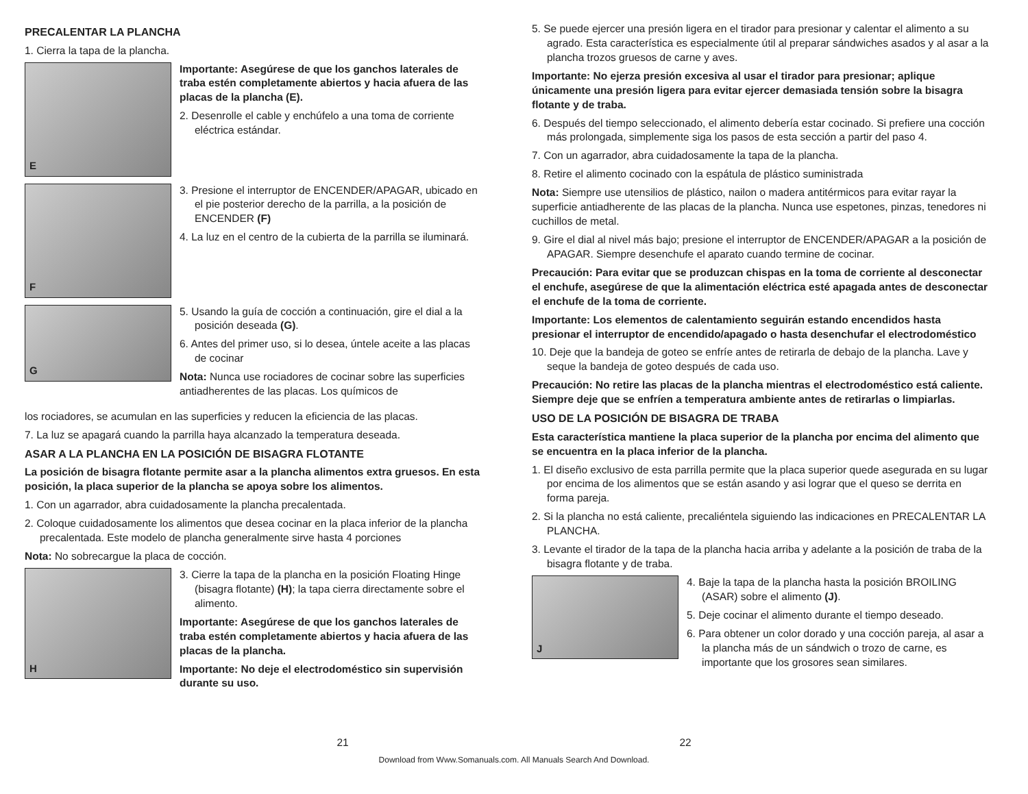PRECALENTAR LA PLANCHA
1. Cierra la tapa de la plancha.
E
Importante: Asegúrese de que los ganchos laterales de traba estén completamente abiertos y hacia afuera de las placas de la plancha (E).
2. Desenrolle el cable y enchúfelo a una toma de corriente eléctrica estándar.
F
3. Presione el interruptor de ENCENDER/APAGAR, ubicado en el pie posterior derecho de la parrilla, a la posición de ENCENDER (F)
4. La luz en el centro de la cubierta de la parrilla se iluminará.
G
5. Usando la guía de cocción a continuación, gire el dial a la posición deseada (G).
6. Antes del primer uso, si lo desea, úntele aceite a las placas de cocinar
Nota: Nunca use rociadores de cocinar sobre las superficies antiadherentes de las placas. Los químicos de
los rociadores, se acumulan en las superficies y reducen la eficiencia de las placas.
7. La luz se apagará cuando la parrilla haya alcanzado la temperatura deseada.
ASAR A LA PLANCHA EN LA POSICIÓN DE BISAGRA FLOTANTE
La posición de bisagra flotante permite asar a la plancha alimentos extra gruesos. En esta posición, la placa superior de la plancha se apoya sobre los alimentos.
1. Con un agarrador, abra cuidadosamente la plancha precalentada.
2. Coloque cuidadosamente los alimentos que desea cocinar en la placa inferior de la plancha precalentada. Este modelo de plancha generalmente sirve hasta 4 porciones
Nota: No sobrecargue la placa de cocción.
H
3. Cierre la tapa de la plancha en la posición Floating Hinge (bisagra flotante) (H); la tapa cierra directamente sobre el alimento.
Importante: Asegúrese de que los ganchos laterales de traba estén completamente abiertos y hacia afuera de las placas de la plancha.
Importante: No deje el electrodoméstico sin supervisión durante su uso.
5. Se puede ejercer una presión ligera en el tirador para presionar y calentar el alimento a su agrado. Esta característica es especialmente útil al preparar sándwiches asados y al asar a la plancha trozos gruesos de carne y aves.
Importante: No ejerza presión excesiva al usar el tirador para presionar; aplique únicamente una presión ligera para evitar ejercer demasiada tensión sobre la bisagra flotante y de traba.
6. Después del tiempo seleccionado, el alimento debería estar cocinado. Si prefiere una cocción más prolongada, simplemente siga los pasos de esta sección a partir del paso 4.
7. Con un agarrador, abra cuidadosamente la tapa de la plancha.
8. Retire el alimento cocinado con la espátula de plástico suministrada
Nota: Siempre use utensilios de plástico, nailon o madera antitérmicos para evitar rayar la superficie antiadherente de las placas de la plancha. Nunca use espetones, pinzas, tenedores ni cuchillos de metal.
9. Gire el dial al nivel más bajo; presione el interruptor de ENCENDER/APAGAR a la posición de APAGAR. Siempre desenchufe el aparato cuando termine de cocinar.
Precaución: Para evitar que se produzcan chispas en la toma de corriente al desconectar el enchufe, asegúrese de que la alimentación eléctrica esté apagada antes de desconectar el enchufe de la toma de corriente.
Importante: Los elementos de calentamiento seguirán estando encendidos hasta presionar el interruptor de encendido/apagado o hasta desenchufar el electrodoméstico
10. Deje que la bandeja de goteo se enfríe antes de retirarla de debajo de la plancha. Lave y seque la bandeja de goteo después de cada uso.
Precaución: No retire las placas de la plancha mientras el electrodoméstico está caliente. Siempre deje que se enfríen a temperatura ambiente antes de retirarlas o limpiarlas.
USO DE LA POSICIÓN DE BISAGRA DE TRABA
Esta característica mantiene la placa superior de la plancha por encima del alimento que se encuentra en la placa inferior de la plancha.
1. El diseño exclusivo de esta parrilla permite que la placa superior quede asegurada en su lugar por encima de los alimentos que se están asando y asi lograr que el queso se derrita en forma pareja.
2. Si la plancha no está caliente, precaliéntela siguiendo las indicaciones en PRECALENTAR LA PLANCHA.
3. Levante el tirador de la tapa de la plancha hacia arriba y adelante a la posición de traba de la bisagra flotante y de traba.
J
4. Baje la tapa de la plancha hasta la posición BROILING (ASAR) sobre el alimento (J).
5. Deje cocinar el alimento durante el tiempo deseado.
6. Para obtener un color dorado y una cocción pareja, al asar a la plancha más de un sándwich o trozo de carne, es importante que los grosores sean similares.
21 22
Download from Www.Somanuals.com. All Manuals Search And Download.